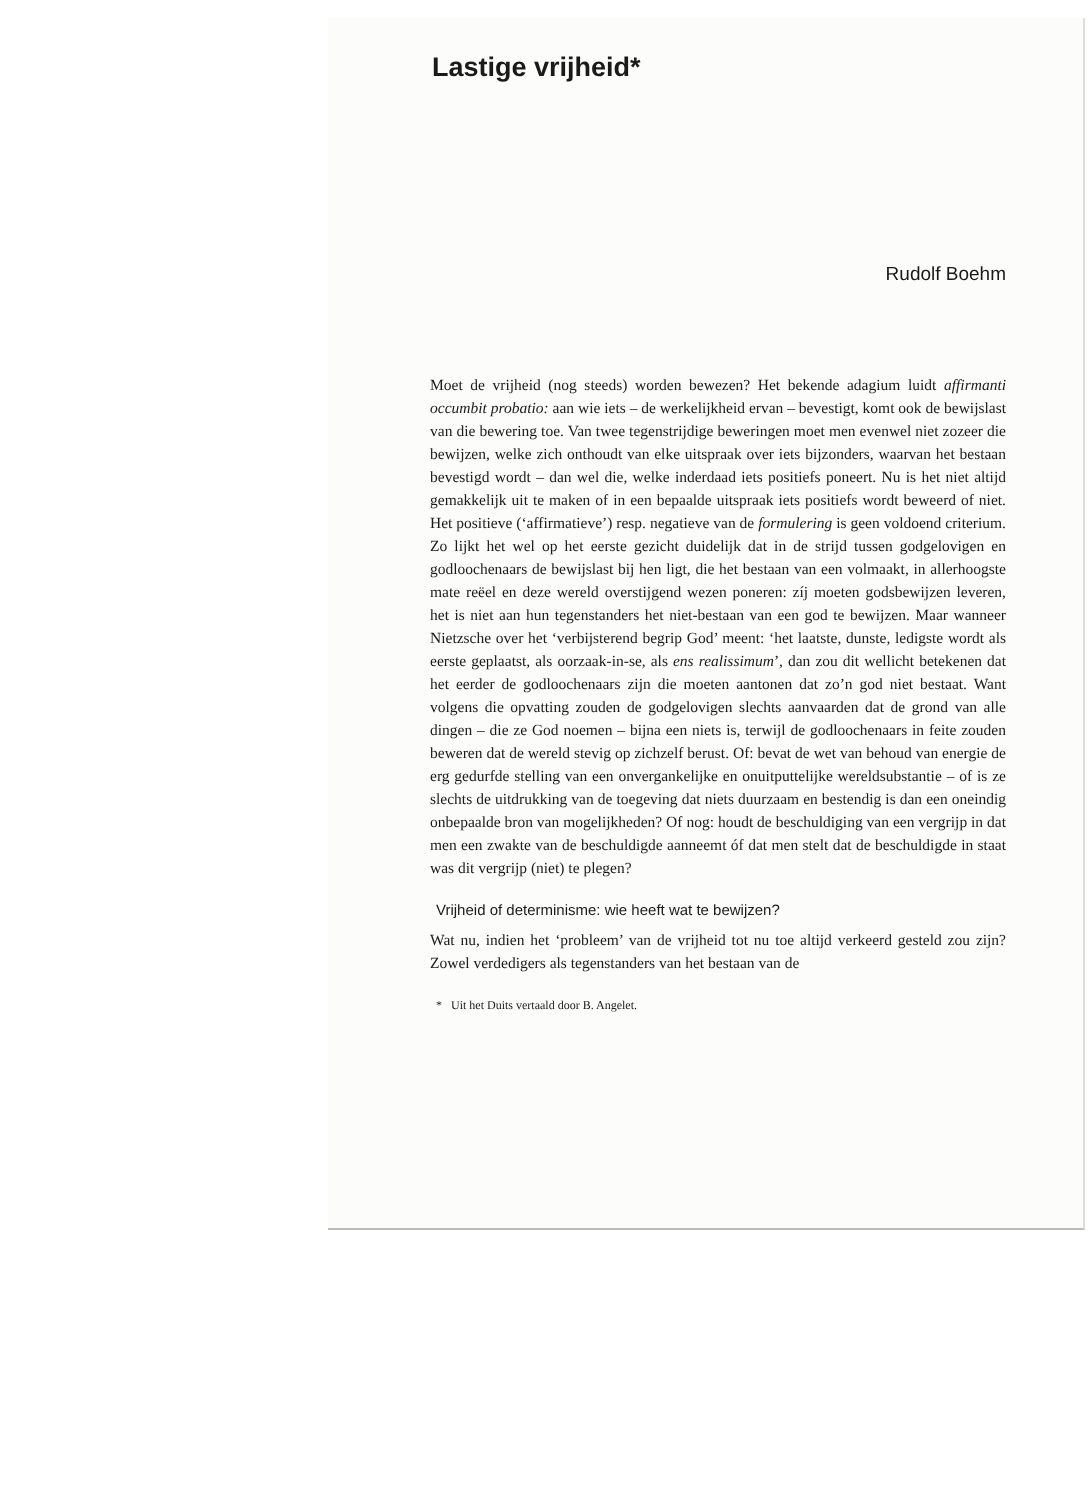Lastige vrijheid*
Rudolf Boehm
Moet de vrijheid (nog steeds) worden bewezen? Het bekende adagium luidt affirmanti occumbit probatio: aan wie iets – de werkelijkheid ervan – bevestigt, komt ook de bewijslast van die bewering toe. Van twee tegenstrijdige beweringen moet men evenwel niet zozeer die bewijzen, welke zich onthoudt van elke uitspraak over iets bijzonders, waarvan het bestaan bevestigd wordt – dan wel die, welke inderdaad iets positiefs poneert. Nu is het niet altijd gemakkelijk uit te maken of in een bepaalde uitspraak iets positiefs wordt beweerd of niet. Het positieve (‘affirmatieve’) resp. negatieve van de formulering is geen voldoend criterium. Zo lijkt het wel op het eerste gezicht duidelijk dat in de strijd tussen godgelovigen en godloochenaars de bewijslast bij hen ligt, die het bestaan van een volmaakt, in allerhoogste mate reëel en deze wereld overstijgend wezen poneren: zíj moeten godsbewijzen leveren, het is niet aan hun tegenstanders het niet-bestaan van een god te bewijzen. Maar wanneer Nietzsche over het ‘verbijsterend begrip God’ meent: ‘het laatste, dunste, ledigste wordt als eerste geplaatst, als oorzaak-in-se, als ens realissimum’, dan zou dit wellicht betekenen dat het eerder de godloochenaars zijn die moeten aantonen dat zo’n god niet bestaat. Want volgens die opvatting zouden de godgelovigen slechts aanvaarden dat de grond van alle dingen – die ze God noemen – bijna een niets is, terwijl de godloochenaars in feite zouden beweren dat de wereld stevig op zichzelf berust. Of: bevat de wet van behoud van energie de erg gedurfde stelling van een onvergankelijke en onuitputtelijke wereldsubstantie – of is ze slechts de uitdrukking van de toegeving dat niets duurzaam en bestendig is dan een oneindig onbepaalde bron van mogelijkheden? Of nog: houdt de beschuldiging van een vergrijp in dat men een zwakte van de beschuldigde aanneemt óf dat men stelt dat de beschuldigde in staat was dit vergrijp (niet) te plegen?
Vrijheid of determinisme: wie heeft wat te bewijzen?
Wat nu, indien het ‘probleem’ van de vrijheid tot nu toe altijd verkeerd gesteld zou zijn? Zowel verdedigers als tegenstanders van het bestaan van de
* Uit het Duits vertaald door B. Angelet.